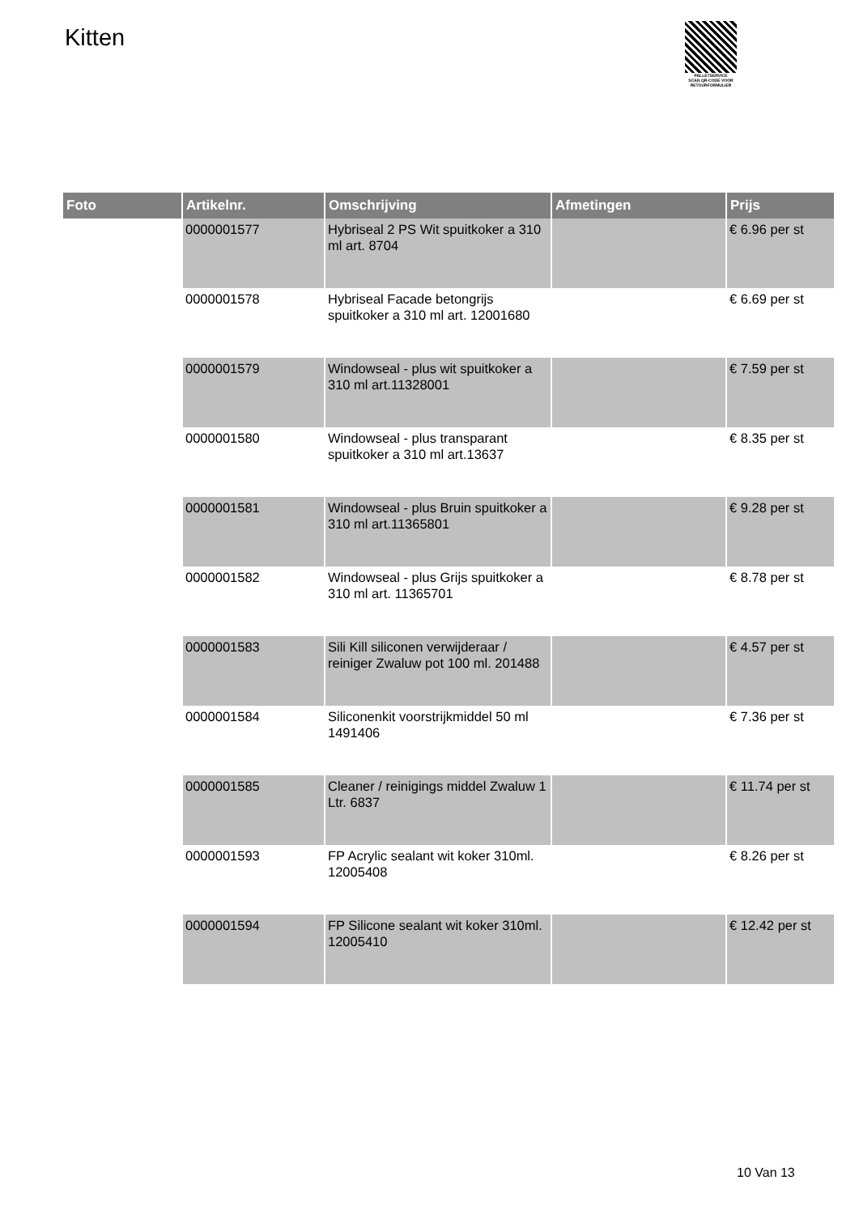Kitten
PALLETSERVICE
SCAN QR-CODE VOOR
RETOURFORMULIER
| Foto | Artikelnr. | Omschrijving | Afmetingen | Prijs |
| --- | --- | --- | --- | --- |
| | 0000001577 | Hybriseal 2 PS Wit spuitkoker a 310 ml art. 8704 | | € 6.96 per st |
| | 0000001578 | Hybriseal Facade betongrijs spuitkoker a 310 ml art. 12001680 | | € 6.69 per st |
| | 0000001579 | Windowseal - plus wit spuitkoker a 310 ml art.11328001 | | € 7.59 per st |
| | 0000001580 | Windowseal - plus transparant spuitkoker a 310 ml art.13637 | | € 8.35 per st |
| | 0000001581 | Windowseal - plus Bruin spuitkoker a 310 ml art.11365801 | | € 9.28 per st |
| | 0000001582 | Windowseal - plus Grijs spuitkoker a 310 ml art. 11365701 | | € 8.78 per st |
| | 0000001583 | Sili Kill siliconen verwijderaar / reiniger Zwaluw pot 100 ml. 201488 | | € 4.57 per st |
| | 0000001584 | Siliconenkit voorstrijkmiddel 50 ml 1491406 | | € 7.36 per st |
| | 0000001585 | Cleaner / reinigings middel Zwaluw 1 Ltr. 6837 | | € 11.74 per st |
| | 0000001593 | FP Acrylic sealant wit koker 310ml. 12005408 | | € 8.26 per st |
| | 0000001594 | FP Silicone sealant wit koker 310ml. 12005410 | | € 12.42 per st |
10 Van 13